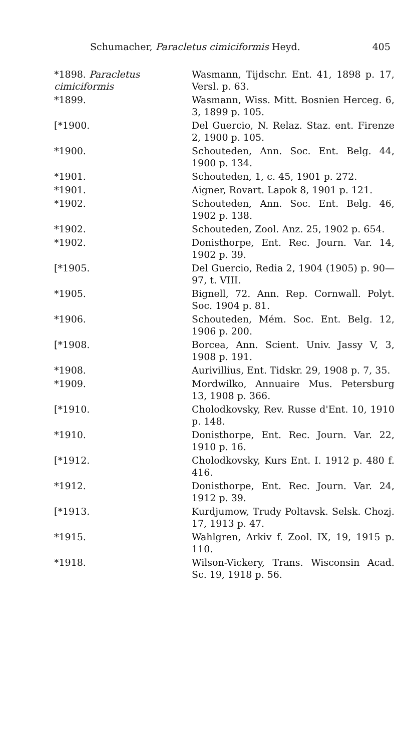Schumacher, Paracletus cimiciformis Heyd. 405
*1898. Paracletus cimiciformis
Wasmann, Tijdschr. Ent. 41, 1898 p. 17, Versl. p. 63.
*1899. Wasmann, Wiss. Mitt. Bosnien Herceg. 6, 3, 1899 p. 105.
[*1900. Del Guercio, N. Relaz. Staz. ent. Firenze 2, 1900 p. 105.
*1900. Schouteden, Ann. Soc. Ent. Belg. 44, 1900 p. 134.
*1901. Schouteden, 1, c. 45, 1901 p. 272.
*1901. Aigner, Rovart. Lapok 8, 1901 p. 121.
*1902. Schouteden, Ann. Soc. Ent. Belg. 46, 1902 p. 138.
*1902. Schouteden, Zool. Anz. 25, 1902 p. 654.
*1902. Donisthorpe, Ent. Rec. Journ. Var. 14, 1902 p. 39.
[*1905. Del Guercio, Redia 2, 1904 (1905) p. 90—97, t. VIII.
*1905. Bignell, 72. Ann. Rep. Cornwall. Polyt. Soc. 1904 p. 81.
*1906. Schouteden, Mém. Soc. Ent. Belg. 12, 1906 p. 200.
[*1908. Borcea, Ann. Scient. Univ. Jassy V, 3, 1908 p. 191.
*1908. Aurivillius, Ent. Tidskr. 29, 1908 p. 7, 35.
*1909. Mordwilko, Annuaire Mus. Petersburg 13, 1908 p. 366.
[*1910. Cholodkovsky, Rev. Russe d'Ent. 10, 1910 p. 148.
*1910. Donisthorpe, Ent. Rec. Journ. Var. 22, 1910 p. 16.
[*1912. Cholodkovsky, Kurs Ent. I. 1912 p. 480 f. 416.
*1912. Donisthorpe, Ent. Rec. Journ. Var. 24, 1912 p. 39.
[*1913. Kurdjumow, Trudy Poltavsk. Selsk. Chozj. 17, 1913 p. 47.
*1915. Wahlgren, Arkiv f. Zool. IX, 19, 1915 p. 110.
*1918. Wilson-Vickery, Trans. Wisconsin Acad. Sc. 19, 1918 p. 56.